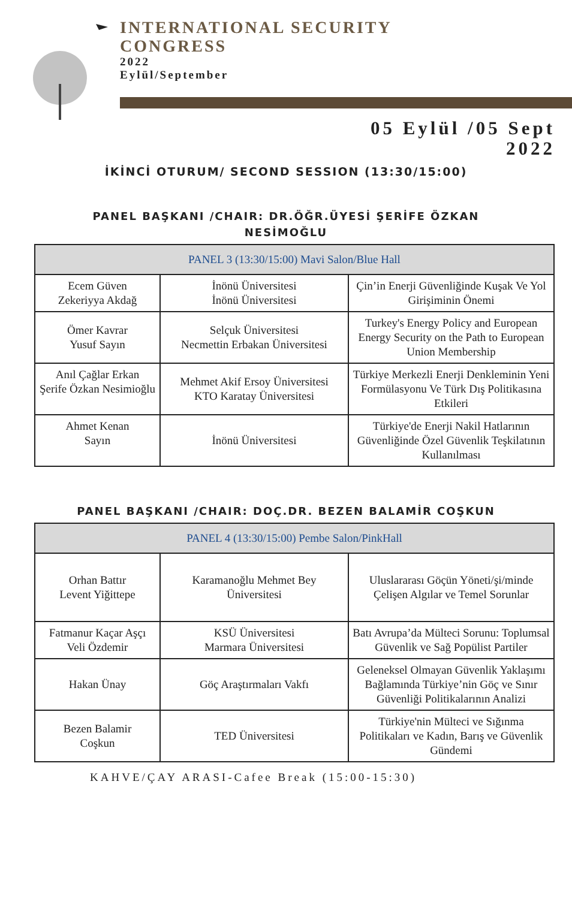INTERNATIONAL SECURITY
CONGRESS
2022
Eylül/September
05 Eylül /05 Sept
2022
İKİNCİ OTURUM/ SECOND SESSION (13:30/15:00)
PANEL BAŞKANI /CHAIR: DR.ÖĞR.ÜYESİ ŞERİFE ÖZKAN
NESİMOĞLU
| PANEL 3 (13:30/15:00) Mavi Salon/Blue Hall | | |
| --- | --- | --- |
| Ecem Güven Zekeriyya Akdağ | İnönü Üniversitesi İnönü Üniversitesi | Çin’in Enerji Güvenliğinde Kuşak Ve Yol Girişiminin Önemi |
| Ömer Kavrar Yusuf Sayın | Selçuk Üniversitesi Necmettin Erbakan Üniversitesi | Turkey's Energy Policy and European Energy Security on the Path to European Union Membership |
| Anıl Çağlar Erkan Şerife Özkan Nesimioğlu | Mehmet Akif Ersoy Üniversitesi KTO Karatay Üniversitesi | Türkiye Merkezli Enerji Denkleminin Yeni Formülasyonu Ve Türk Dış Politikasına Etkileri |
| Ahmet Kenan Sayın | İnönü Üniversitesi | Türkiye'de Enerji Nakil Hatlarının Güvenliğinde Özel Güvenlik Teşkilatının Kullanılması |
PANEL BAŞKANI /CHAIR: DOÇ.DR. BEZEN BALAMİR COŞKUN
| PANEL 4 (13:30/15:00) Pembe Salon/PinkHall | | |
| --- | --- | --- |
| Orhan Battır Levent Yiğittepe | Karamanoğlu Mehmet Bey Üniversitesi | Uluslararası Göçün Yöneti/şi/minde Çelişen Algılar ve Temel Sorunlar |
| Fatmanur Kaçar Aşçı Veli Özdemir | KSÜ Üniversitesi Marmara Üniversitesi | Batı Avrupa’da Mülteci Sorunu: Toplumsal Güvenlik ve Sağ Popülist Partiler |
| Hakan Ünay | Göç Araştırmaları Vakfı | Geleneksel Olmayan Güvenlik Yaklaşımı Bağlamında Türkiye’nin Göç ve Sınır Güvenliği Politikalarının Analizi |
| Bezen Balamir Coşkun | TED Üniversitesi | Türkiye'nin Mülteci ve Sığınma Politikaları ve Kadın, Barış ve Güvenlik Gündemi |
KAHVE/ÇAY ARASI-Cafee Break (15:00-15:30)